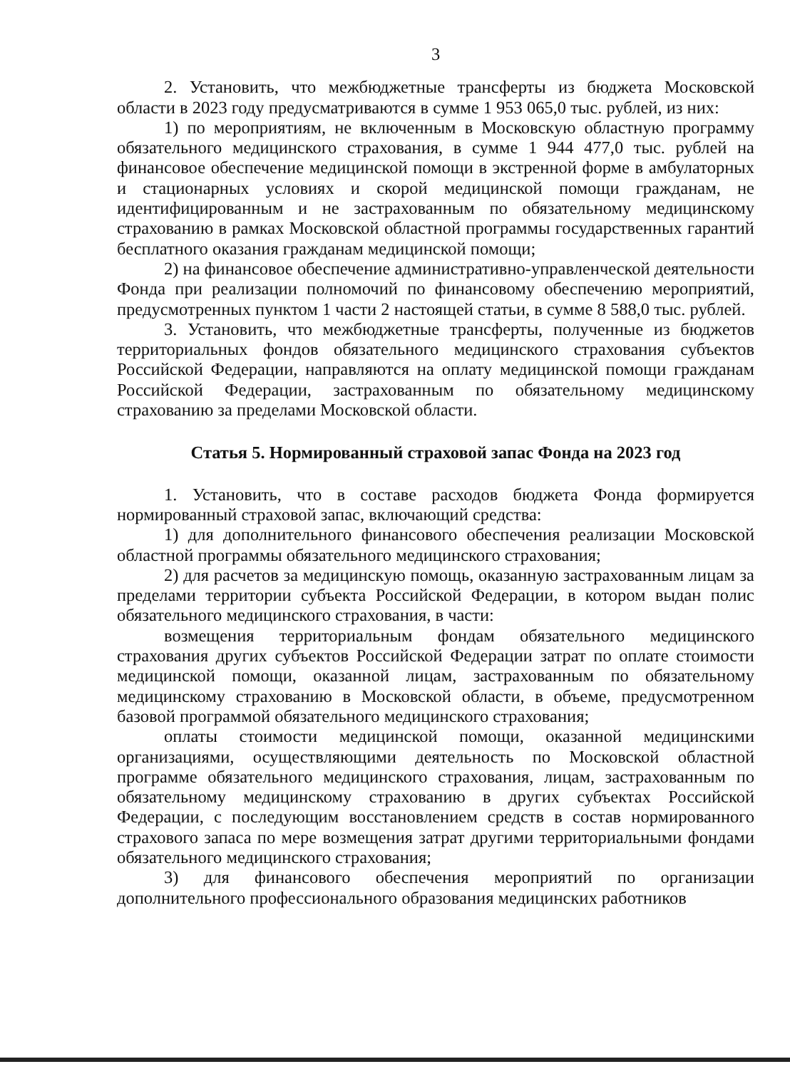3
2. Установить, что межбюджетные трансферты из бюджета Московской области в 2023 году предусматриваются в сумме 1 953 065,0 тыс. рублей, из них:
1) по мероприятиям, не включенным в Московскую областную программу обязательного медицинского страхования, в сумме 1 944 477,0 тыс. рублей на финансовое обеспечение медицинской помощи в экстренной форме в амбулаторных и стационарных условиях и скорой медицинской помощи гражданам, не идентифицированным и не застрахованным по обязательному медицинскому страхованию в рамках Московской областной программы государственных гарантий бесплатного оказания гражданам медицинской помощи;
2) на финансовое обеспечение административно-управленческой деятельности Фонда при реализации полномочий по финансовому обеспечению мероприятий, предусмотренных пунктом 1 части 2 настоящей статьи, в сумме 8 588,0 тыс. рублей.
3. Установить, что межбюджетные трансферты, полученные из бюджетов территориальных фондов обязательного медицинского страхования субъектов Российской Федерации, направляются на оплату медицинской помощи гражданам Российской Федерации, застрахованным по обязательному медицинскому страхованию за пределами Московской области.
Статья 5. Нормированный страховой запас Фонда на 2023 год
1. Установить, что в составе расходов бюджета Фонда формируется нормированный страховой запас, включающий средства:
1) для дополнительного финансового обеспечения реализации Московской областной программы обязательного медицинского страхования;
2) для расчетов за медицинскую помощь, оказанную застрахованным лицам за пределами территории субъекта Российской Федерации, в котором выдан полис обязательного медицинского страхования, в части:
возмещения территориальным фондам обязательного медицинского страхования других субъектов Российской Федерации затрат по оплате стоимости медицинской помощи, оказанной лицам, застрахованным по обязательному медицинскому страхованию в Московской области, в объеме, предусмотренном базовой программой обязательного медицинского страхования;
оплаты стоимости медицинской помощи, оказанной медицинскими организациями, осуществляющими деятельность по Московской областной программе обязательного медицинского страхования, лицам, застрахованным по обязательному медицинскому страхованию в других субъектах Российской Федерации, с последующим восстановлением средств в состав нормированного страхового запаса по мере возмещения затрат другими территориальными фондами обязательного медицинского страхования;
3) для финансового обеспечения мероприятий по организации дополнительного профессионального образования медицинских работников